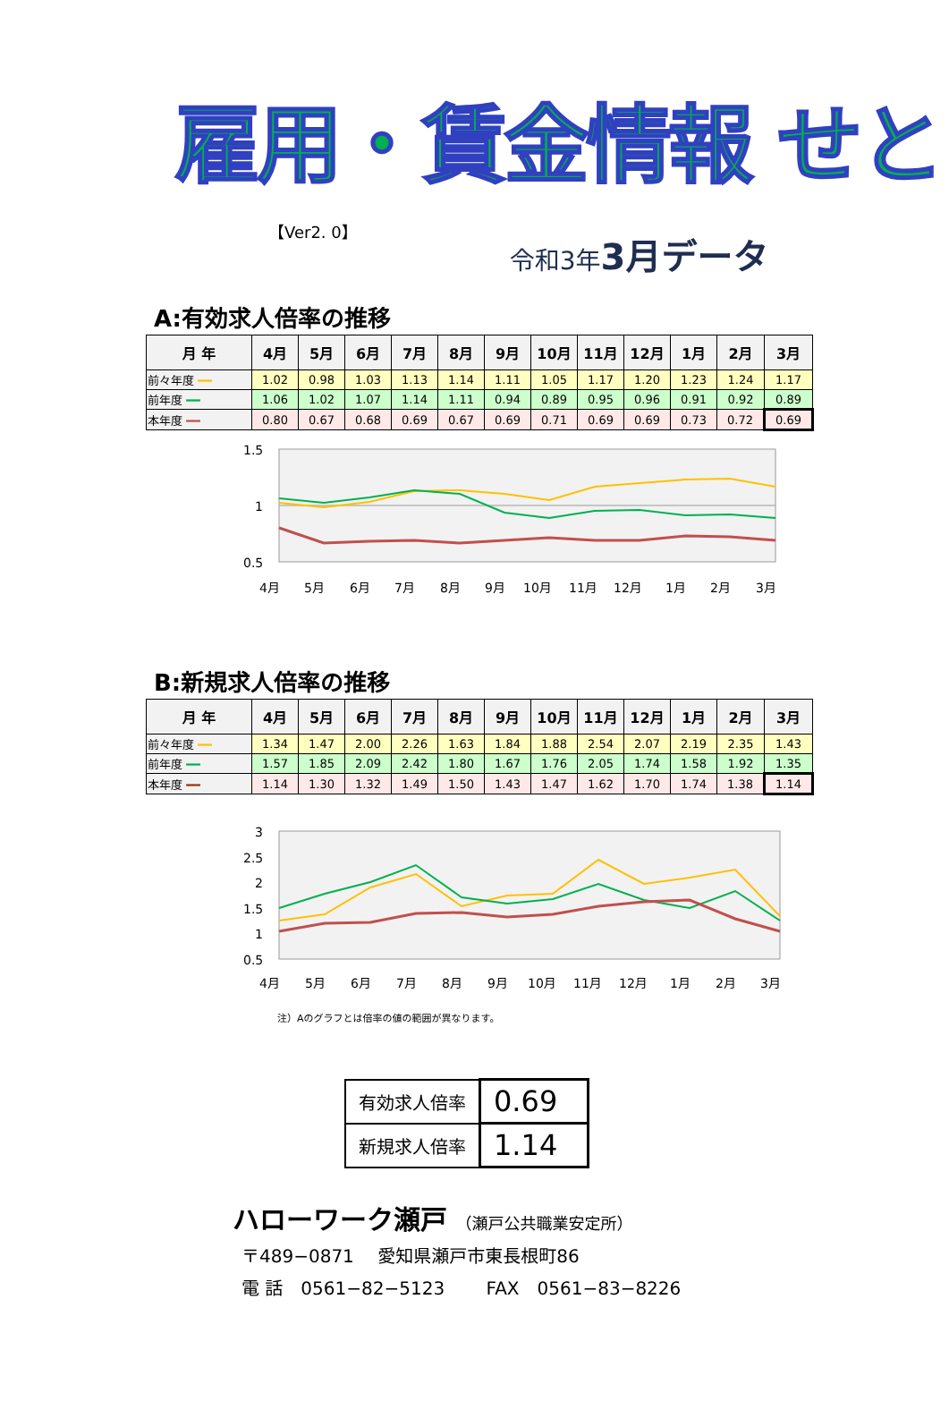雇用・賃金情報 せと
【Ver2. 0】
令和3年3月データ
A:有効求人倍率の推移
| 月 年 | 4月 | 5月 | 6月 | 7月 | 8月 | 9月 | 10月 | 11月 | 12月 | 1月 | 2月 | 3月 |
| --- | --- | --- | --- | --- | --- | --- | --- | --- | --- | --- | --- | --- |
| 前々年度 ━━ | 1.02 | 0.98 | 1.03 | 1.13 | 1.14 | 1.11 | 1.05 | 1.17 | 1.20 | 1.23 | 1.24 | 1.17 |
| 前年度 ━━ | 1.06 | 1.02 | 1.07 | 1.14 | 1.11 | 0.94 | 0.89 | 0.95 | 0.96 | 0.91 | 0.92 | 0.89 |
| 本年度 ━━ | 0.80 | 0.67 | 0.68 | 0.69 | 0.67 | 0.69 | 0.71 | 0.69 | 0.69 | 0.73 | 0.72 | 0.69 |
1.5
1
0.5
4月 5月 6月 7月 8月 9月 10月 11月 12月 1月 2月 3月
B:新規求人倍率の推移
| 月 年 | 4月 | 5月 | 6月 | 7月 | 8月 | 9月 | 10月 | 11月 | 12月 | 1月 | 2月 | 3月 |
| --- | --- | --- | --- | --- | --- | --- | --- | --- | --- | --- | --- | --- |
| 前々年度 ━━ | 1.34 | 1.47 | 2.00 | 2.26 | 1.63 | 1.84 | 1.88 | 2.54 | 2.07 | 2.19 | 2.35 | 1.43 |
| 前年度 ━━ | 1.57 | 1.85 | 2.09 | 2.42 | 1.80 | 1.67 | 1.76 | 2.05 | 1.74 | 1.58 | 1.92 | 1.35 |
| 本年度 ━━ | 1.14 | 1.30 | 1.32 | 1.49 | 1.50 | 1.43 | 1.47 | 1.62 | 1.70 | 1.74 | 1.38 | 1.14 |
3
2.5
2
1.5
1
0.5
4月 5月 6月 7月 8月 9月 10月 11月 12月 1月 2月 3月
注）Aのグラフとは倍率の値の範囲が異なります。
| 有効求人倍率 | 0.69 |
| 新規求人倍率 | 1.14 |
ハローワーク瀬戸 （瀬戸公共職業安定所）
〒489−0871　 愛知県瀬戸市東長根町86
電 話　0561−82−5123　　 FAX　0561−83−8226